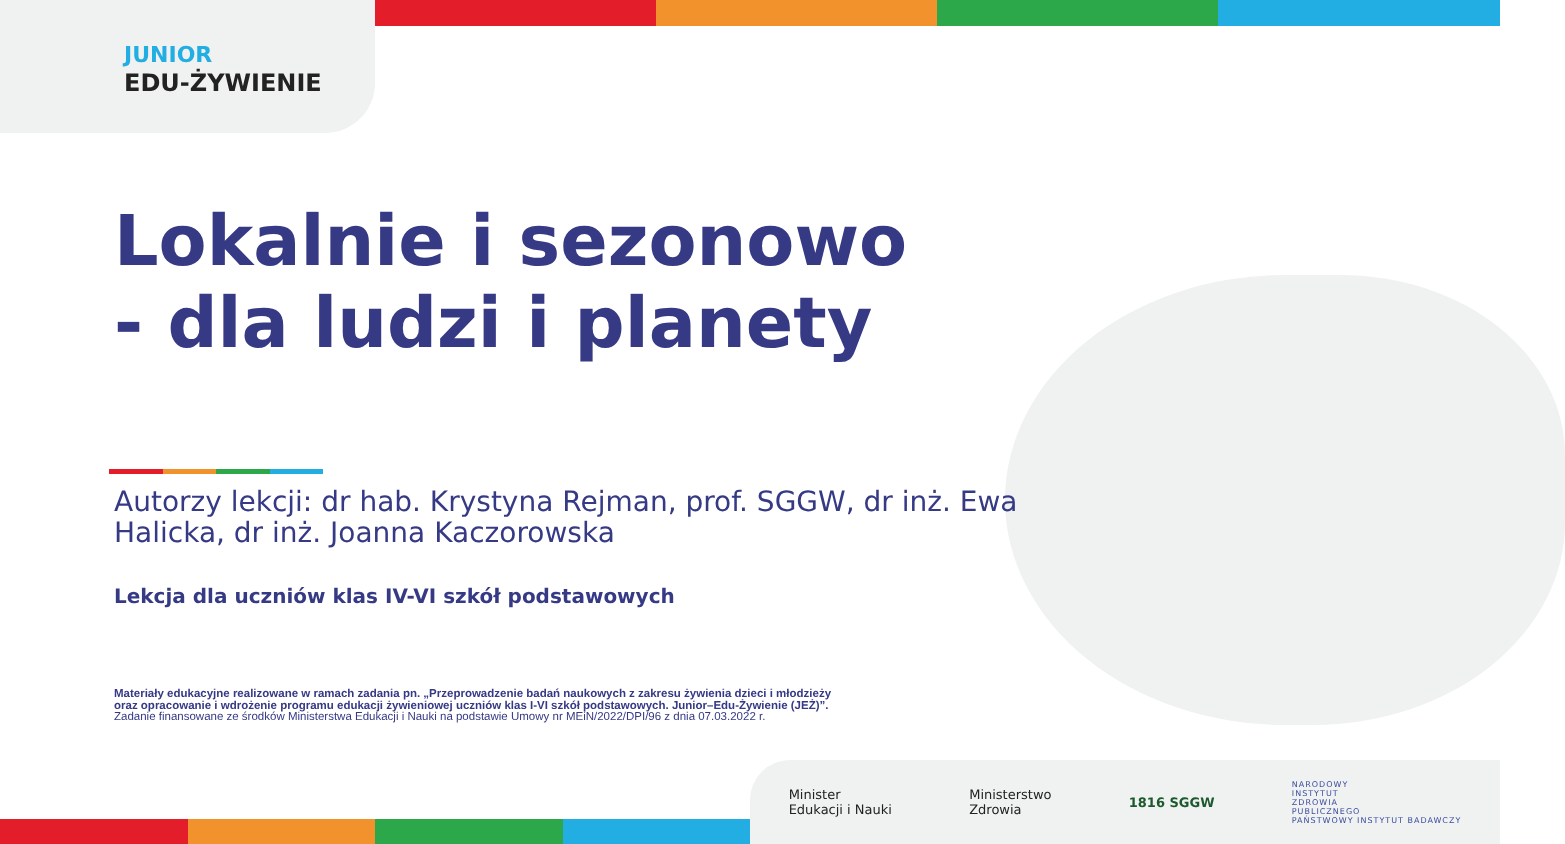JUNIOR
EDU-ŻYWIENIE
Lokalnie i sezonowo
- dla ludzi i planety
Autorzy lekcji: dr hab. Krystyna Rejman, prof. SGGW, dr inż. Ewa Halicka, dr inż. Joanna Kaczorowska
Lekcja dla uczniów klas IV-VI szkół podstawowych
Materiały edukacyjne realizowane w ramach zadania pn. „Przeprowadzenie badań naukowych z zakresu żywienia dzieci i młodzieży
oraz opracowanie i wdrożenie programu edukacji żywieniowej uczniów klas I-VI szkół podstawowych. Junior–Edu-Żywienie (JEŻ)”.
Zadanie finansowane ze środków Ministerstwa Edukacji i Nauki na podstawie Umowy nr MEiN/2022/DPI/96 z dnia 07.03.2022 r.
Minister
Edukacji i Nauki
Ministerstwo
Zdrowia
1816 SGGW
NARODOWY
INSTYTUT
ZDROWIA
PUBLICZNEGO
PAŃSTWOWY INSTYTUT BADAWCZY